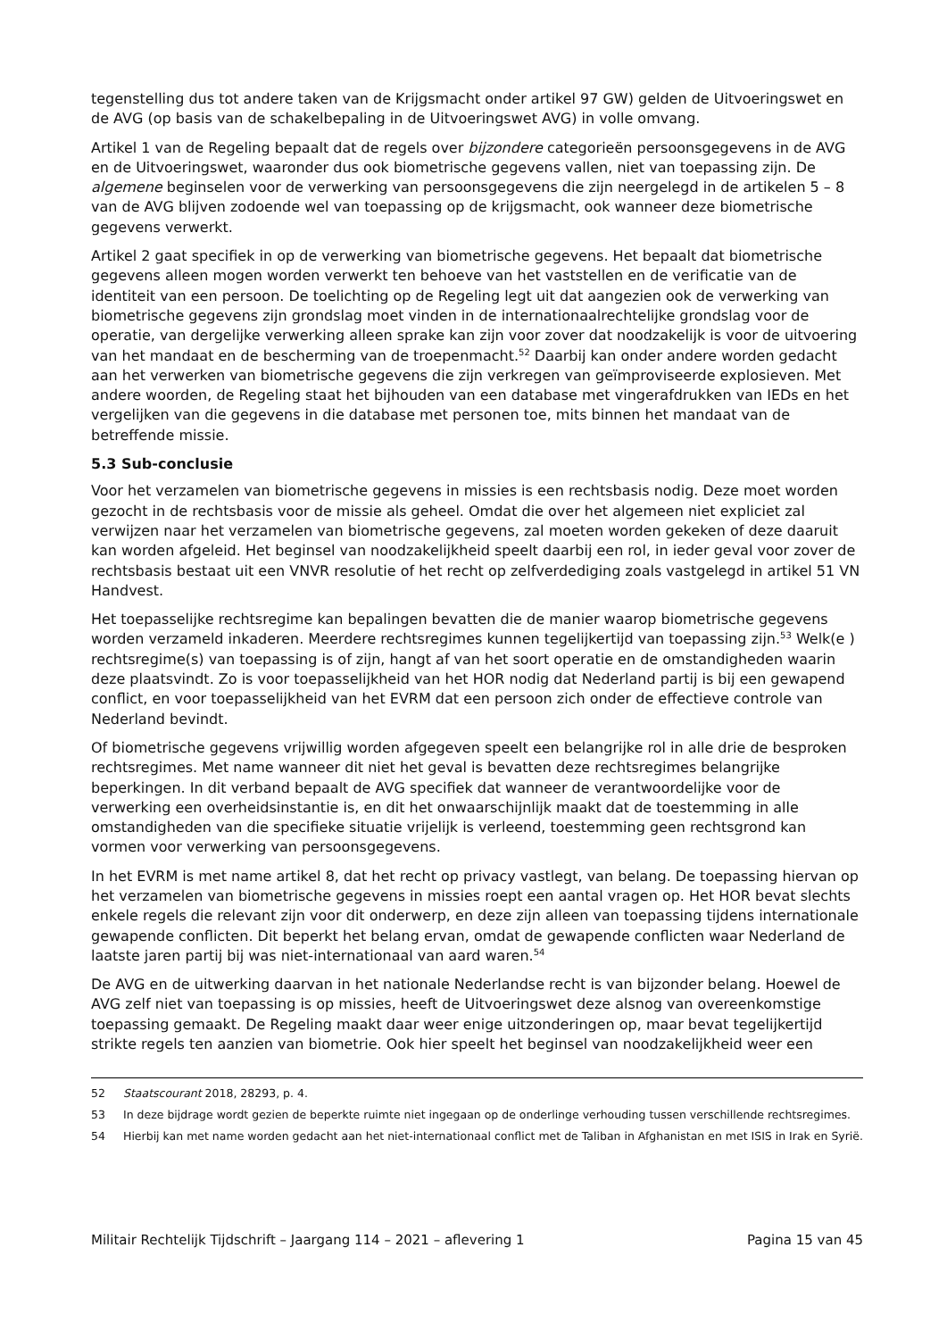tegenstelling dus tot andere taken van de Krijgsmacht onder artikel 97 GW) gelden de Uitvoeringswet en de AVG (op basis van de schakelbepaling in de Uitvoeringswet AVG) in volle omvang.
Artikel 1 van de Regeling bepaalt dat de regels over bijzondere categorieën persoonsgegevens in de AVG en de Uitvoeringswet, waaronder dus ook biometrische gegevens vallen, niet van toepassing zijn. De algemene beginselen voor de verwerking van persoonsgegevens die zijn neergelegd in de artikelen 5 – 8 van de AVG blijven zodoende wel van toepassing op de krijgsmacht, ook wanneer deze biometrische gegevens verwerkt.
Artikel 2 gaat specifiek in op de verwerking van biometrische gegevens. Het bepaalt dat biometrische gegevens alleen mogen worden verwerkt ten behoeve van het vaststellen en de verificatie van de identiteit van een persoon. De toelichting op de Regeling legt uit dat aangezien ook de verwerking van biometrische gegevens zijn grondslag moet vinden in de internationaalrechtelijke grondslag voor de operatie, van dergelijke verwerking alleen sprake kan zijn voor zover dat noodzakelijk is voor de uitvoering van het mandaat en de bescherming van de troepenmacht.<sup>52</sup> Daarbij kan onder andere worden gedacht aan het verwerken van biometrische gegevens die zijn verkregen van geïmproviseerde explosieven. Met andere woorden, de Regeling staat het bijhouden van een database met vingerafdrukken van IEDs en het vergelijken van die gegevens in die database met personen toe, mits binnen het mandaat van de betreffende missie.
5.3 Sub-conclusie
Voor het verzamelen van biometrische gegevens in missies is een rechtsbasis nodig. Deze moet worden gezocht in de rechtsbasis voor de missie als geheel. Omdat die over het algemeen niet expliciet zal verwijzen naar het verzamelen van biometrische gegevens, zal moeten worden gekeken of deze daaruit kan worden afgeleid. Het beginsel van noodzakelijkheid speelt daarbij een rol, in ieder geval voor zover de rechtsbasis bestaat uit een VNVR resolutie of het recht op zelfverdediging zoals vastgelegd in artikel 51 VN Handvest.
Het toepasselijke rechtsregime kan bepalingen bevatten die de manier waarop biometrische gegevens worden verzameld inkaderen. Meerdere rechtsregimes kunnen tegelijkertijd van toepassing zijn.<sup>53</sup> Welk(e ) rechtsregime(s) van toepassing is of zijn, hangt af van het soort operatie en de omstandigheden waarin deze plaatsvindt. Zo is voor toepasselijkheid van het HOR nodig dat Nederland partij is bij een gewapend conflict, en voor toepasselijkheid van het EVRM dat een persoon zich onder de effectieve controle van Nederland bevindt.
Of biometrische gegevens vrijwillig worden afgegeven speelt een belangrijke rol in alle drie de besproken rechtsregimes. Met name wanneer dit niet het geval is bevatten deze rechtsregimes belangrijke beperkingen. In dit verband bepaalt de AVG specifiek dat wanneer de verantwoordelijke voor de verwerking een overheidsinstantie is, en dit het onwaarschijnlijk maakt dat de toestemming in alle omstandigheden van die specifieke situatie vrijelijk is verleend, toestemming geen rechtsgrond kan vormen voor verwerking van persoonsgegevens.
In het EVRM is met name artikel 8, dat het recht op privacy vastlegt, van belang. De toepassing hiervan op het verzamelen van biometrische gegevens in missies roept een aantal vragen op. Het HOR bevat slechts enkele regels die relevant zijn voor dit onderwerp, en deze zijn alleen van toepassing tijdens internationale gewapende conflicten. Dit beperkt het belang ervan, omdat de gewapende conflicten waar Nederland de laatste jaren partij bij was niet-internationaal van aard waren.<sup>54</sup>
De AVG en de uitwerking daarvan in het nationale Nederlandse recht is van bijzonder belang. Hoewel de AVG zelf niet van toepassing is op missies, heeft de Uitvoeringswet deze alsnog van overeenkomstige toepassing gemaakt. De Regeling maakt daar weer enige uitzonderingen op, maar bevat tegelijkertijd strikte regels ten aanzien van biometrie. Ook hier speelt het beginsel van noodzakelijkheid weer een
52 Staatscourant 2018, 28293, p. 4.
53 In deze bijdrage wordt gezien de beperkte ruimte niet ingegaan op de onderlinge verhouding tussen verschillende rechtsregimes.
54 Hierbij kan met name worden gedacht aan het niet-internationaal conflict met de Taliban in Afghanistan en met ISIS in Irak en Syrië.
Militair Rechtelijk Tijdschrift – Jaargang 114 – 2021 – aflevering 1 Pagina 15 van 45